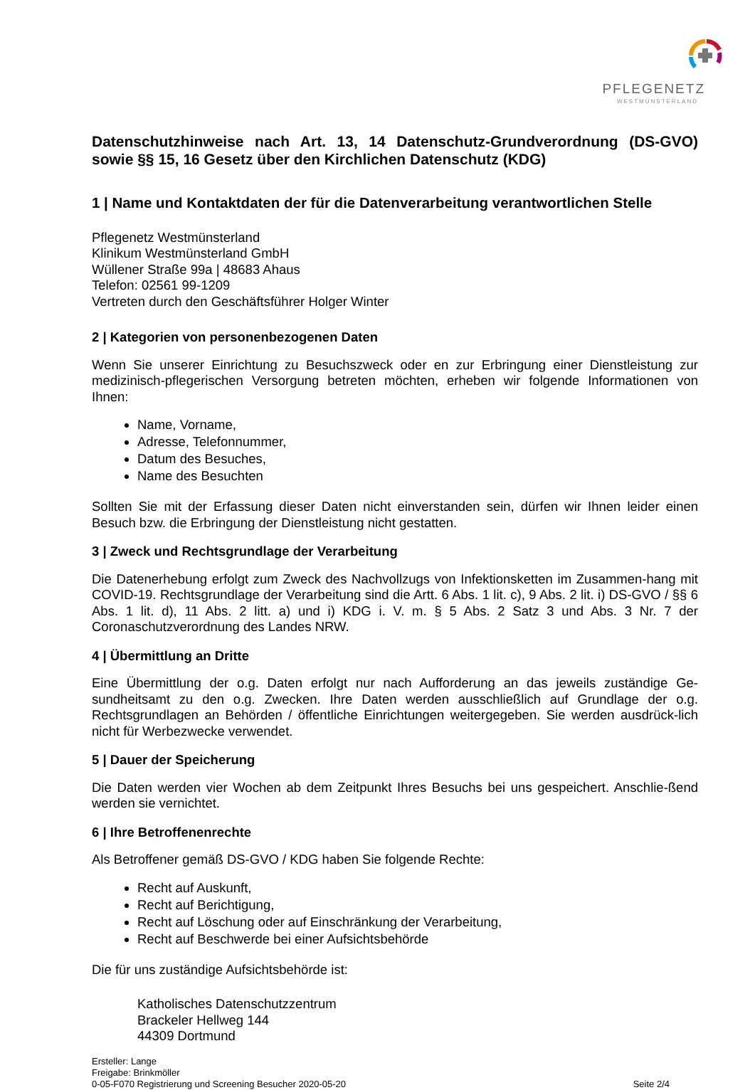PFLEGENETZ
WESTMÜNSTERLAND
Datenschutzhinweise nach Art. 13, 14 Datenschutz-Grundverordnung (DS-GVO) sowie §§ 15, 16 Gesetz über den Kirchlichen Datenschutz (KDG)
1 | Name und Kontaktdaten der für die Datenverarbeitung verantwortlichen Stelle
Pflegenetz Westmünsterland
Klinikum Westmünsterland GmbH
Wüllener Straße 99a | 48683 Ahaus
Telefon: 02561 99-1209
Vertreten durch den Geschäftsführer Holger Winter
2 | Kategorien von personenbezogenen Daten
Wenn Sie unserer Einrichtung zu Besuchszweck oder en zur Erbringung einer Dienstleistung zur medizinisch-pflegerischen Versorgung betreten möchten, erheben wir folgende Informationen von Ihnen:
Name, Vorname,
Adresse, Telefonnummer,
Datum des Besuches,
Name des Besuchten
Sollten Sie mit der Erfassung dieser Daten nicht einverstanden sein, dürfen wir Ihnen leider einen Besuch bzw. die Erbringung der Dienstleistung nicht gestatten.
3 | Zweck und Rechtsgrundlage der Verarbeitung
Die Datenerhebung erfolgt zum Zweck des Nachvollzugs von Infektionsketten im Zusammen-hang mit COVID-19. Rechtsgrundlage der Verarbeitung sind die Artt. 6 Abs. 1 lit. c), 9 Abs. 2 lit. i) DS-GVO / §§ 6 Abs. 1 lit. d), 11 Abs. 2 litt. a) und i) KDG i. V. m. § 5 Abs. 2 Satz 3 und Abs. 3 Nr. 7 der Coronaschutzverordnung des Landes NRW.
4 | Übermittlung an Dritte
Eine Übermittlung der o.g. Daten erfolgt nur nach Aufforderung an das jeweils zuständige Ge-sundheitsamt zu den o.g. Zwecken. Ihre Daten werden ausschließlich auf Grundlage der o.g. Rechtsgrundlagen an Behörden / öffentliche Einrichtungen weitergegeben. Sie werden ausdrück-lich nicht für Werbezwecke verwendet.
5 | Dauer der Speicherung
Die Daten werden vier Wochen ab dem Zeitpunkt Ihres Besuchs bei uns gespeichert. Anschlie-ßend werden sie vernichtet.
6 | Ihre Betroffenenrechte
Als Betroffener gemäß DS-GVO / KDG haben Sie folgende Rechte:
Recht auf Auskunft,
Recht auf Berichtigung,
Recht auf Löschung oder auf Einschränkung der Verarbeitung,
Recht auf Beschwerde bei einer Aufsichtsbehörde
Die für uns zuständige Aufsichtsbehörde ist:
Katholisches Datenschutzzentrum
Brackeler Hellweg 144
44309 Dortmund
Ersteller: Lange
Freigabe: Brinkmöller
0-05-F070 Registrierung und Screening Besucher 2020-05-20 Seite 2/4